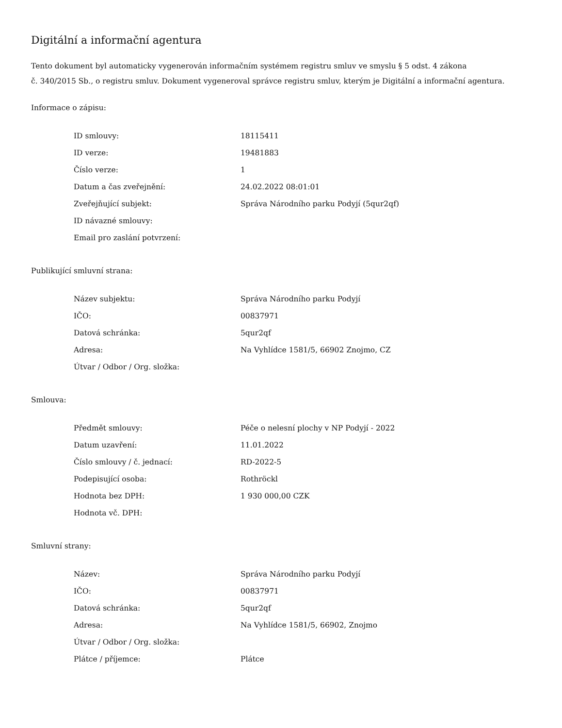Digitální a informační agentura
Tento dokument byl automaticky vygenerován informačním systémem registru smluv ve smyslu § 5 odst. 4 zákona
č. 340/2015 Sb., o registru smluv. Dokument vygeneroval správce registru smluv, kterým je Digitální a informační agentura.
Informace o zápisu:
| ID smlouvy: | 18115411 |
| ID verze: | 19481883 |
| Číslo verze: | 1 |
| Datum a čas zveřejnění: | 24.02.2022 08:01:01 |
| Zveřejňující subjekt: | Správa Národního parku Podyjí (5qur2qf) |
| ID návazné smlouvy: | |
| Email pro zaslání potvrzení: | |
Publikující smluvní strana:
| Název subjektu: | Správa Národního parku Podyjí |
| IČO: | 00837971 |
| Datová schránka: | 5qur2qf |
| Adresa: | Na Vyhlídce 1581/5, 66902 Znojmo, CZ |
| Útvar / Odbor / Org. složka: | |
Smlouva:
| Předmět smlouvy: | Péče o nelesní plochy v NP Podyjí - 2022 |
| Datum uzavření: | 11.01.2022 |
| Číslo smlouvy / č. jednací: | RD-2022-5 |
| Podepisující osoba: | Rothröckl |
| Hodnota bez DPH: | 1 930 000,00 CZK |
| Hodnota vč. DPH: | |
Smluvní strany:
| Název: | Správa Národního parku Podyjí |
| IČO: | 00837971 |
| Datová schránka: | 5qur2qf |
| Adresa: | Na Vyhlídce 1581/5, 66902, Znojmo |
| Útvar / Odbor / Org. složka: | |
| Plátce / příjemce: | Plátce |